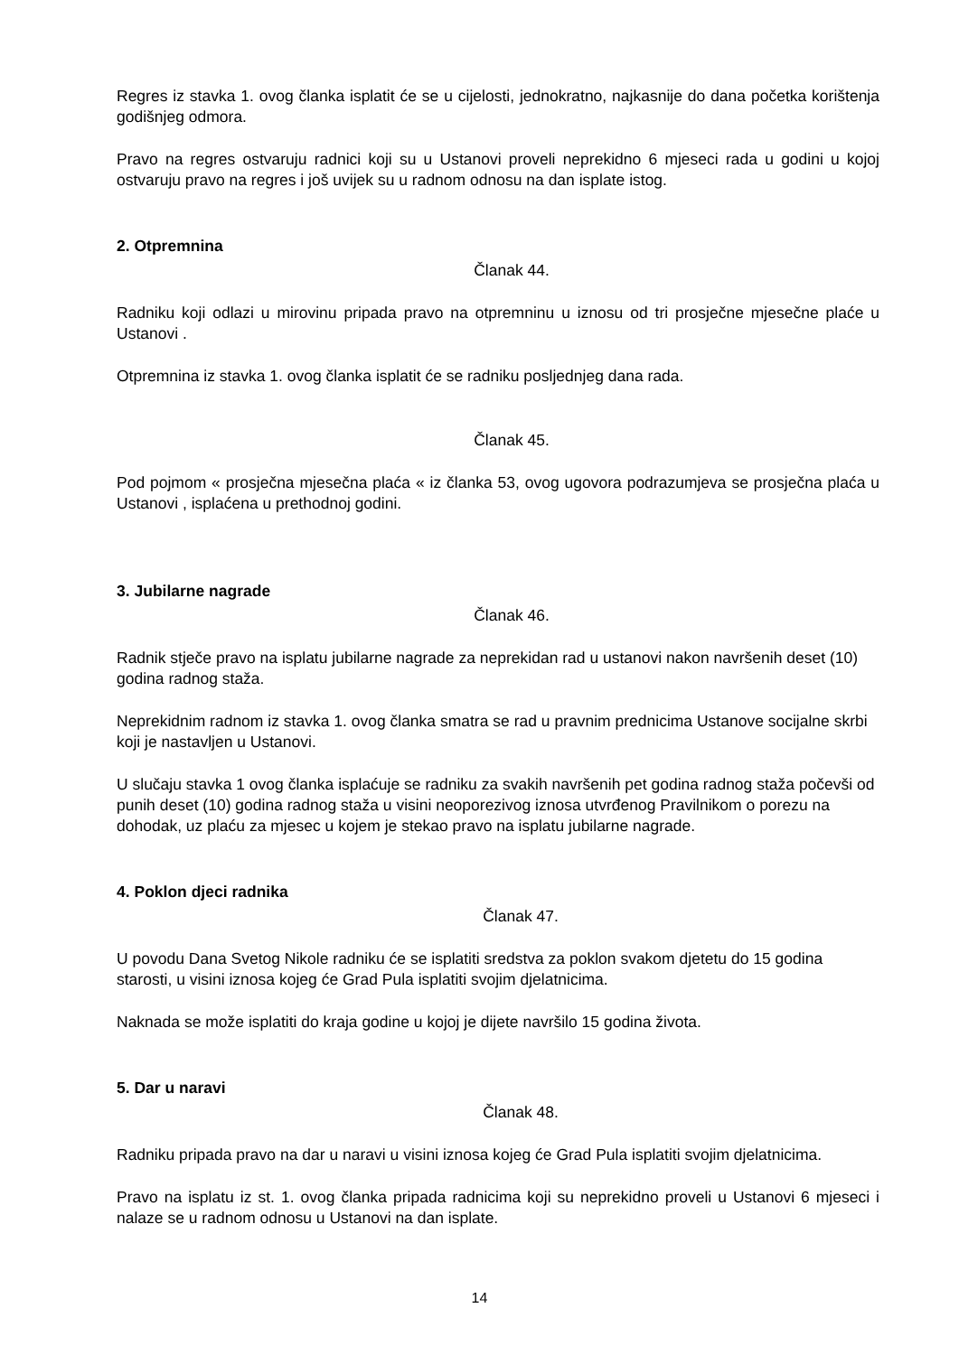Regres iz stavka 1. ovog članka isplatit će se u cijelosti, jednokratno, najkasnije do dana početka korištenja godišnjeg odmora.
Pravo na regres ostvaruju radnici koji su u Ustanovi proveli neprekidno 6 mjeseci rada u godini u kojoj ostvaruju pravo na regres i još uvijek su u radnom odnosu na dan isplate istog.
2. Otpremnina
Članak 44.
Radniku koji odlazi u mirovinu pripada pravo na otpremninu u iznosu od tri prosječne mjesečne plaće u Ustanovi .
Otpremnina iz stavka 1. ovog članka isplatit će se radniku posljednjeg dana rada.
Članak 45.
Pod pojmom « prosječna mjesečna plaća « iz članka 53, ovog ugovora podrazumjeva se prosječna plaća u Ustanovi , isplaćena u prethodnoj godini.
3. Jubilarne nagrade
Članak 46.
Radnik stječe pravo na isplatu jubilarne nagrade za neprekidan rad u ustanovi nakon navršenih deset (10) godina radnog staža.
Neprekidnim radnom iz stavka 1. ovog članka smatra se rad u pravnim prednicima Ustanove socijalne skrbi koji je nastavljen u Ustanovi.
U slučaju stavka 1 ovog članka isplaćuje se radniku za svakih navršenih pet godina radnog staža počevši od punih deset (10) godina radnog staža u visini neoporezivog iznosa utvrđenog Pravilnikom o porezu na dohodak, uz plaću za mjesec u kojem je stekao pravo na isplatu jubilarne nagrade.
4. Poklon djeci radnika
Članak 47.
U povodu Dana Svetog Nikole radniku će se isplatiti sredstva za poklon svakom djetetu do 15 godina starosti, u visini iznosa kojeg će Grad Pula isplatiti svojim djelatnicima.
Naknada se može isplatiti do kraja godine u kojoj je dijete navršilo 15 godina života.
5. Dar u naravi
Članak 48.
Radniku pripada pravo na dar u naravi u visini iznosa kojeg će Grad Pula isplatiti svojim djelatnicima.
Pravo na isplatu iz st. 1. ovog članka pripada radnicima koji su neprekidno proveli u Ustanovi 6 mjeseci i nalaze se u radnom odnosu u Ustanovi na dan isplate.
14